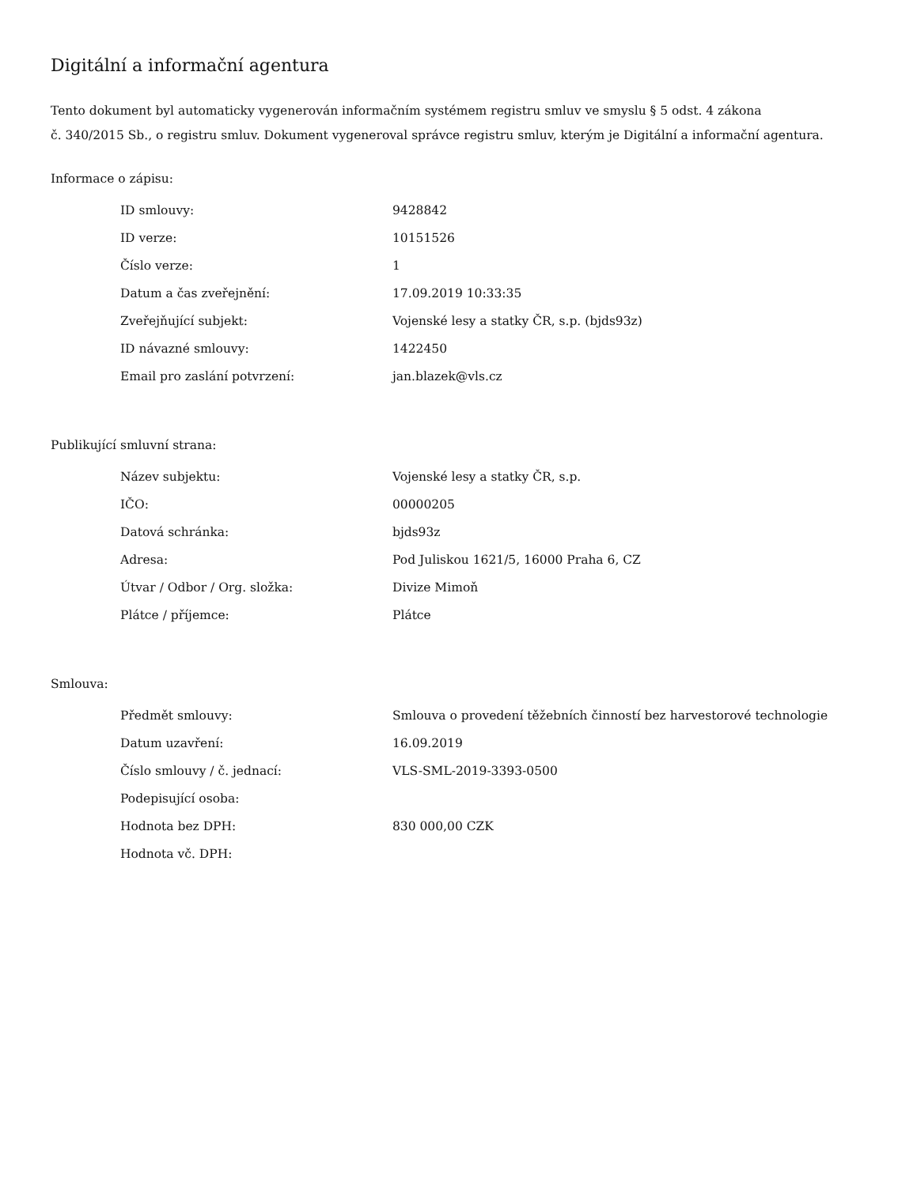Digitální a informační agentura
Tento dokument byl automaticky vygenerován informačním systémem registru smluv ve smyslu § 5 odst. 4 zákona
č. 340/2015 Sb., o registru smluv. Dokument vygeneroval správce registru smluv, kterým je Digitální a informační agentura.
Informace o zápisu:
| ID smlouvy: | 9428842 |
| ID verze: | 10151526 |
| Číslo verze: | 1 |
| Datum a čas zveřejnění: | 17.09.2019 10:33:35 |
| Zveřejňující subjekt: | Vojenské lesy a statky ČR, s.p. (bjds93z) |
| ID návazné smlouvy: | 1422450 |
| Email pro zaslání potvrzení: | jan.blazek@vls.cz |
Publikující smluvní strana:
| Název subjektu: | Vojenské lesy a statky ČR, s.p. |
| IČO: | 00000205 |
| Datová schránka: | bjds93z |
| Adresa: | Pod Juliskou 1621/5, 16000 Praha 6, CZ |
| Útvar / Odbor / Org. složka: | Divize Mimoň |
| Plátce / příjemce: | Plátce |
Smlouva:
| Předmět smlouvy: | Smlouva o provedení těžebních činností bez harvestorové technologie |
| Datum uzavření: | 16.09.2019 |
| Číslo smlouvy / č. jednací: | VLS-SML-2019-3393-0500 |
| Podepisující osoba: | |
| Hodnota bez DPH: | 830 000,00 CZK |
| Hodnota vč. DPH: | |